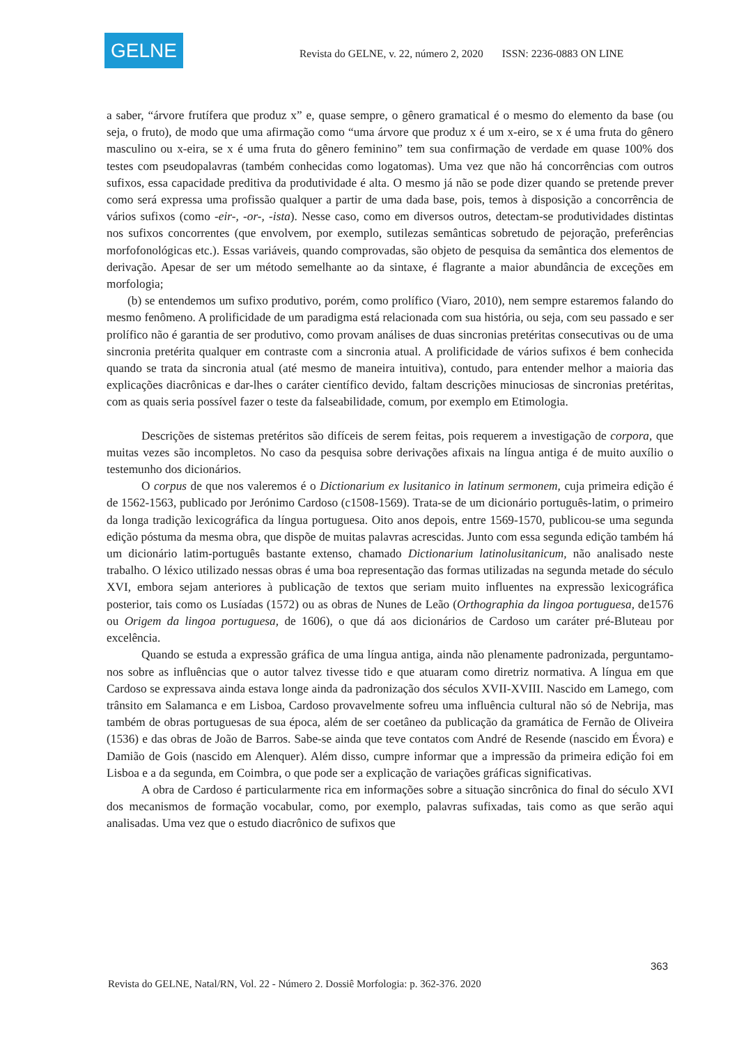GELNE
Revista do GELNE, v. 22, número 2, 2020 ISSN: 2236-0883 ON LINE
a saber, “árvore frutífera que produz x” e, quase sempre, o gênero gramatical é o mesmo do elemento da base (ou seja, o fruto), de modo que uma afirmação como “uma árvore que produz x é um x-eiro, se x é uma fruta do gênero masculino ou x-eira, se x é uma fruta do gênero feminino” tem sua confirmação de verdade em quase 100% dos testes com pseudopalavras (também conhecidas como logatomas). Uma vez que não há concorrências com outros sufixos, essa capacidade preditiva da produtividade é alta. O mesmo já não se pode dizer quando se pretende prever como será expressa uma profissão qualquer a partir de uma dada base, pois, temos à disposição a concorrência de vários sufixos (como -eir-, -or-, -ista). Nesse caso, como em diversos outros, detectam-se produtividades distintas nos sufixos concorrentes (que envolvem, por exemplo, sutilezas semânticas sobretudo de pejoração, preferências morfofonológicas etc.). Essas variáveis, quando comprovadas, são objeto de pesquisa da semântica dos elementos de derivação. Apesar de ser um método semelhante ao da sintaxe, é flagrante a maior abundância de exceções em morfologia;
(b) se entendemos um sufixo produtivo, porém, como prolífico (Viaro, 2010), nem sempre estaremos falando do mesmo fenômeno. A prolificidade de um paradigma está relacionada com sua história, ou seja, com seu passado e ser prolífico não é garantia de ser produtivo, como provam análises de duas sincronias pretéritas consecutivas ou de uma sincronia pretérita qualquer em contraste com a sincronia atual. A prolificidade de vários sufixos é bem conhecida quando se trata da sincronia atual (até mesmo de maneira intuitiva), contudo, para entender melhor a maioria das explicações diacrônicas e dar-lhes o caráter científico devido, faltam descrições minuciosas de sincronias pretéritas, com as quais seria possível fazer o teste da falseabilidade, comum, por exemplo em Etimologia.
Descrições de sistemas pretéritos são difíceis de serem feitas, pois requerem a investigação de corpora, que muitas vezes são incompletos. No caso da pesquisa sobre derivações afixais na língua antiga é de muito auxílio o testemunho dos dicionários.
O corpus de que nos valeremos é o Dictionarium ex lusitanico in latinum sermonem, cuja primeira edição é de 1562-1563, publicado por Jerónimo Cardoso (c1508-1569). Trata-se de um dicionário português-latim, o primeiro da longa tradição lexicográfica da língua portuguesa. Oito anos depois, entre 1569-1570, publicou-se uma segunda edição póstuma da mesma obra, que dispõe de muitas palavras acrescidas. Junto com essa segunda edição também há um dicionário latim-português bastante extenso, chamado Dictionarium latinolusitanicum, não analisado neste trabalho. O léxico utilizado nessas obras é uma boa representação das formas utilizadas na segunda metade do século XVI, embora sejam anteriores à publicação de textos que seriam muito influentes na expressão lexicográfica posterior, tais como os Lusíadas (1572) ou as obras de Nunes de Leão (Orthographia da lingoa portuguesa, de1576 ou Origem da lingoa portuguesa, de 1606), o que dá aos dicionários de Cardoso um caráter pré-Bluteau por excelência.
Quando se estuda a expressão gráfica de uma língua antiga, ainda não plenamente padronizada, perguntamo-nos sobre as influências que o autor talvez tivesse tido e que atuaram como diretriz normativa. A língua em que Cardoso se expressava ainda estava longe ainda da padronização dos séculos XVII-XVIII. Nascido em Lamego, com trânsito em Salamanca e em Lisboa, Cardoso provavelmente sofreu uma influência cultural não só de Nebrija, mas também de obras portuguesas de sua época, além de ser coetâneo da publicação da gramática de Fernão de Oliveira (1536) e das obras de João de Barros. Sabe-se ainda que teve contatos com André de Resende (nascido em Évora) e Damião de Gois (nascido em Alenquer). Além disso, cumpre informar que a impressão da primeira edição foi em Lisboa e a da segunda, em Coimbra, o que pode ser a explicação de variações gráficas significativas.
A obra de Cardoso é particularmente rica em informações sobre a situação sincrônica do final do século XVI dos mecanismos de formação vocabular, como, por exemplo, palavras sufixadas, tais como as que serão aqui analisadas. Uma vez que o estudo diacrônico de sufixos que
363
Revista do GELNE, Natal/RN, Vol. 22 - Número 2. Dossiê Morfologia: p. 362-376. 2020